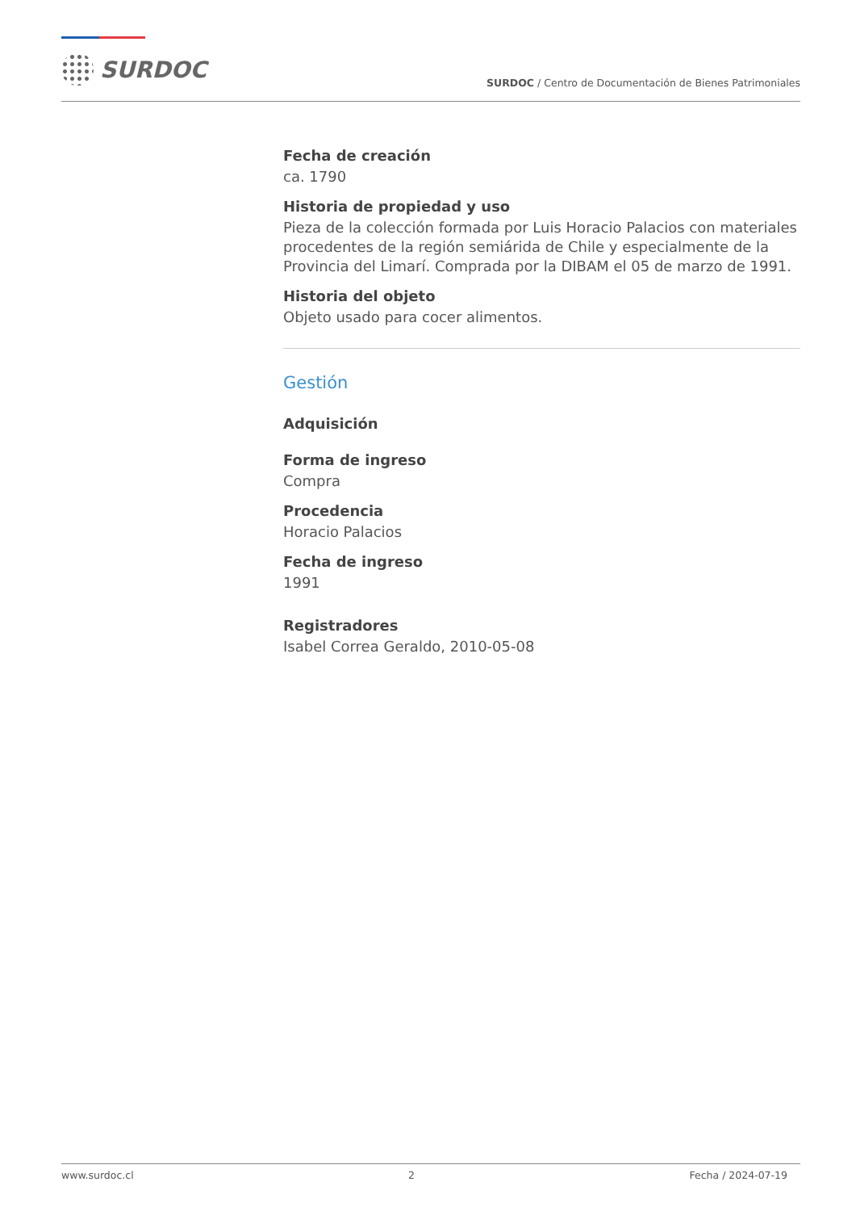SURDOC
SURDOC / Centro de Documentación de Bienes Patrimoniales
Fecha de creación
ca. 1790
Historia de propiedad y uso
Pieza de la colección formada por Luis Horacio Palacios con materiales procedentes de la región semiárida de Chile y especialmente de la Provincia del Limarí. Comprada por la DIBAM el 05 de marzo de 1991.
Historia del objeto
Objeto usado para cocer alimentos.
Gestión
Adquisición
Forma de ingreso
Compra
Procedencia
Horacio Palacios
Fecha de ingreso
1991
Registradores
Isabel Correa Geraldo, 2010-05-08
www.surdoc.cl 2 Fecha / 2024-07-19